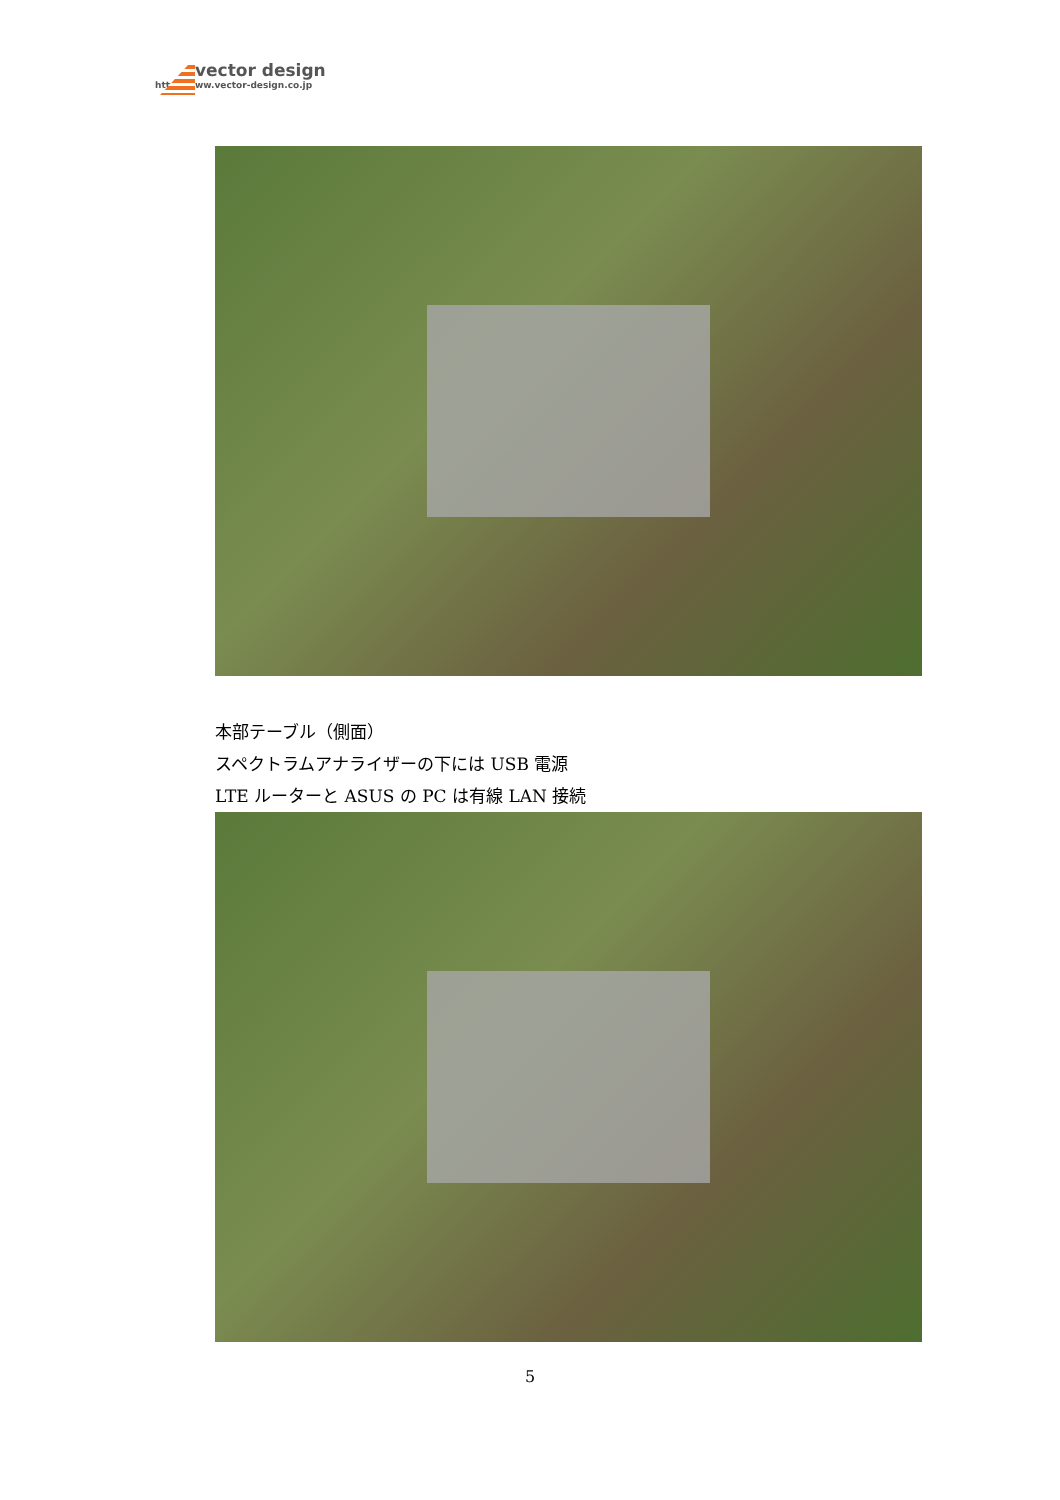vector design
http://www.vector-design.co.jp
本部テーブル（側面）
スペクトラムアナライザーの下には USB 電源
LTE ルーターと ASUS の PC は有線 LAN 接続
5